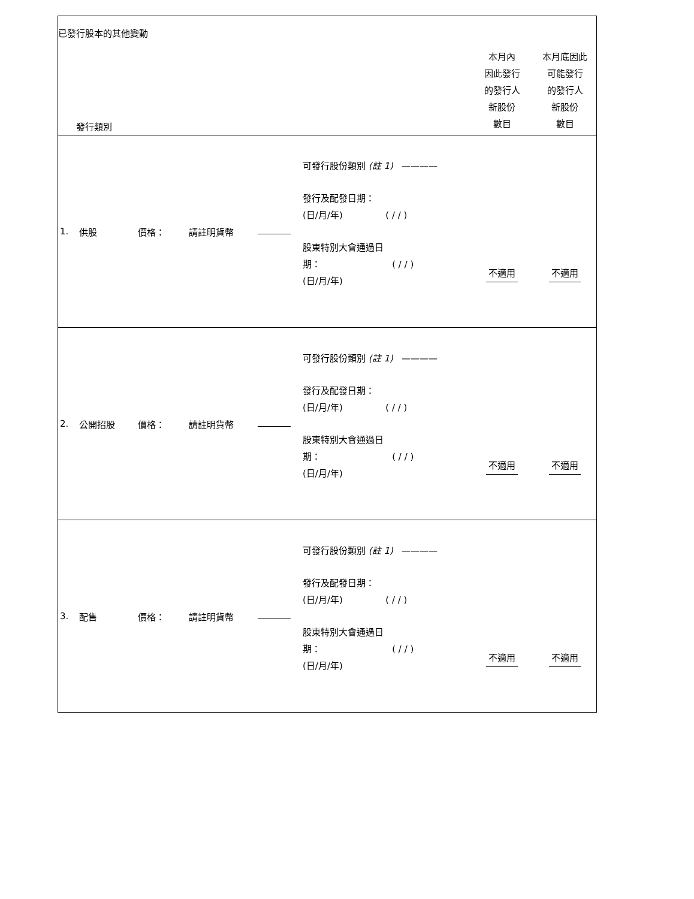已發行股本的其他變動
| 發行類別 | | | | | | 本月內 因此發行 的發行人 新股份 數目 | 本月底因此 可能發行 的發行人 新股份 數目 |
| 1. | 供股 | 價格： | 請註明貨幣 | | 可發行股份類別 (註 1) ———— 發行及配發日期： (日/月/年) ( / / ) 股東特別大會通過日 期： ( / / ) (日/月/年) | 不適用 | 不適用 |
| 2. | 公開招股 | 價格： | 請註明貨幣 | | 可發行股份類別 (註 1) ———— 發行及配發日期： (日/月/年) ( / / ) 股東特別大會通過日 期： ( / / ) (日/月/年) | 不適用 | 不適用 |
| 3. | 配售 | 價格： | 請註明貨幣 | | 可發行股份類別 (註 1) ———— 發行及配發日期： (日/月/年) ( / / ) 股東特別大會通過日 期： ( / / ) (日/月/年) | 不適用 | 不適用 |